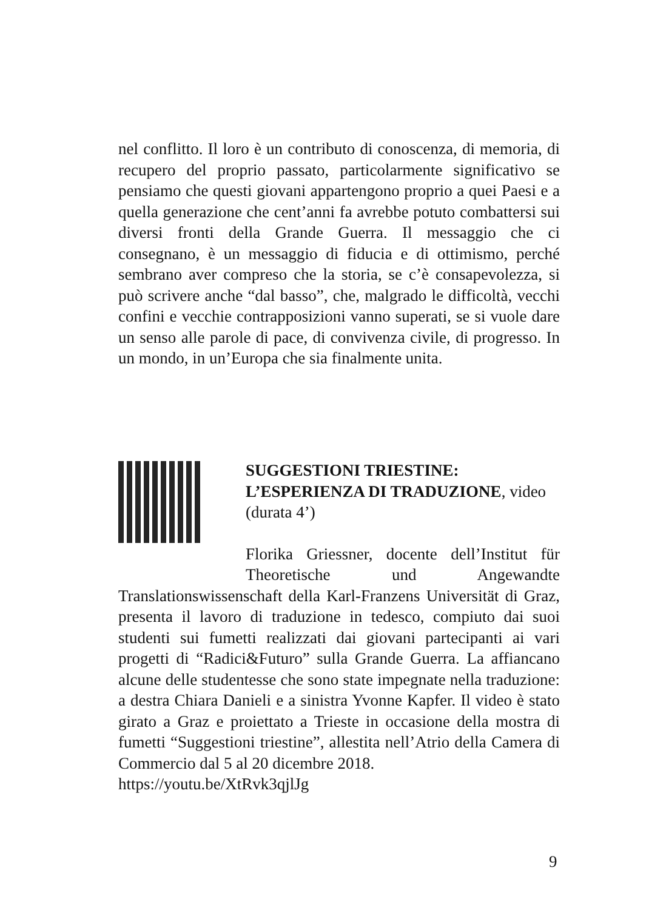nel conflitto. Il loro è un contributo di conoscenza, di memoria, di recupero del proprio passato, particolarmente significativo se pensiamo che questi giovani appartengono proprio a quei Paesi e a quella generazione che cent’anni fa avrebbe potuto combattersi sui diversi fronti della Grande Guerra. Il messaggio che ci consegnano, è un messaggio di fiducia e di ottimismo, perché sembrano aver compreso che la storia, se c’è consapevolezza, si può scrivere anche “dal basso”, che, malgrado le difficoltà, vecchi confini e vecchie contrapposizioni vanno superati, se si vuole dare un senso alle parole di pace, di convivenza civile, di progresso. In un mondo, in un’Europa che sia finalmente unita.
SUGGESTIONI TRIESTINE: L’ESPERIENZA DI TRADUZIONE, video (durata 4’)
Florika Griessner, docente dell’Institut für Theoretische und Angewandte Translationswissenschaft della Karl-Franzens Universität di Graz, presenta il lavoro di traduzione in tedesco, compiuto dai suoi studenti sui fumetti realizzati dai giovani partecipanti ai vari progetti di “Radici&Futuro” sulla Grande Guerra. La affiancano alcune delle studentesse che sono state impegnate nella traduzione: a destra Chiara Danieli e a sinistra Yvonne Kapfer. Il video è stato girato a Graz e proiettato a Trieste in occasione della mostra di fumetti “Suggestioni triestine”, allestita nell’Atrio della Camera di Commercio dal 5 al 20 dicembre 2018.
https://youtu.be/XtRvk3qjlJg
9